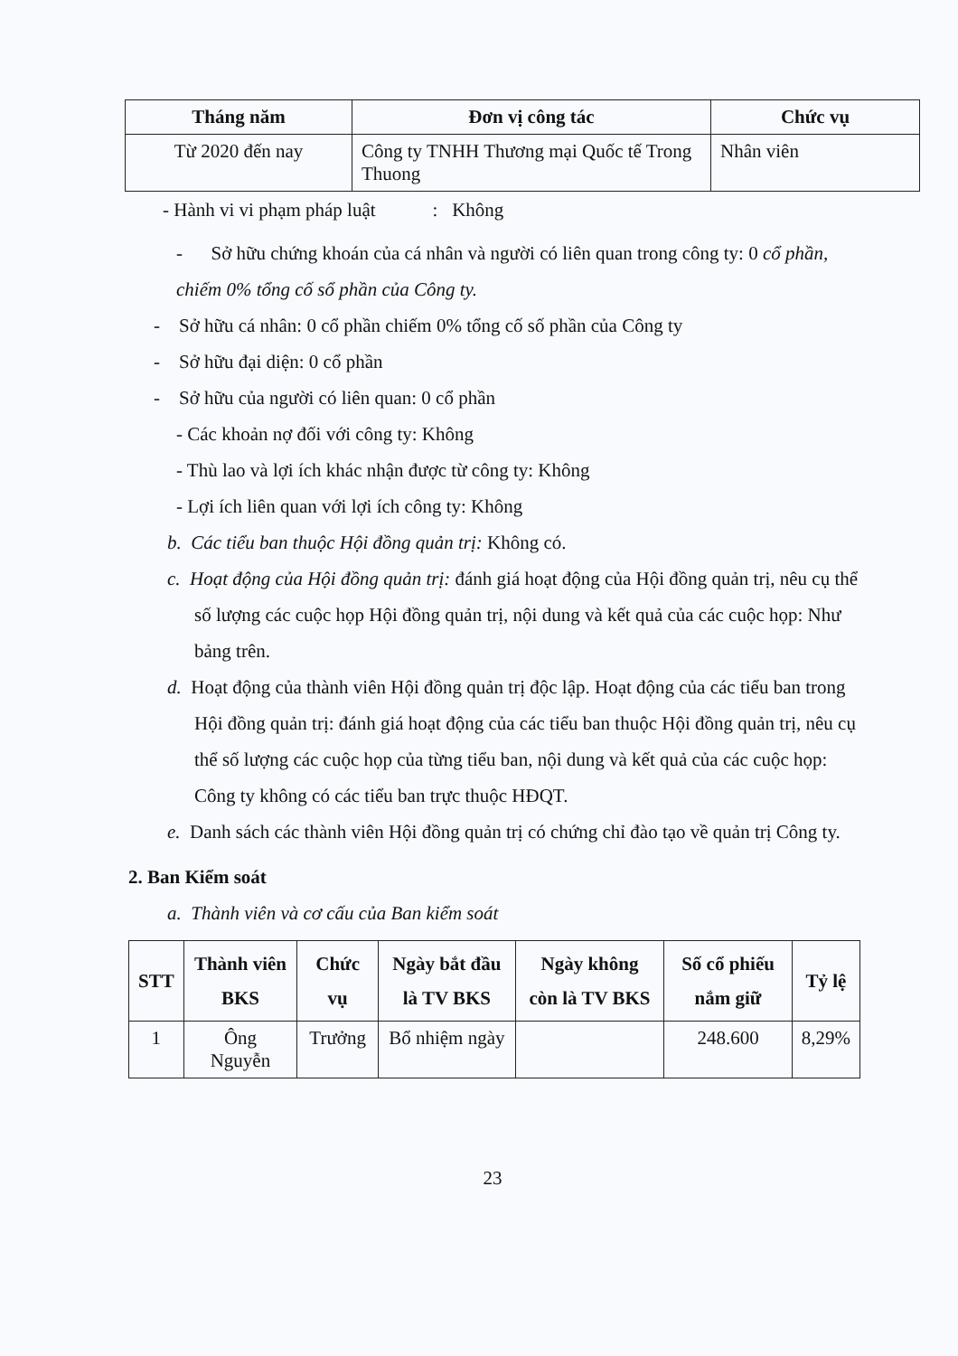| Tháng năm | Đơn vị công tác | Chức vụ |
| --- | --- | --- |
| Từ 2020 đến nay | Công ty TNHH Thương mại Quốc tế Trong Thuong | Nhân viên |
- Hành vi vi phạm pháp luật : Không
- Sở hữu chứng khoán của cá nhân và người có liên quan trong công ty: 0 cổ phần, chiếm 0% tổng cố sổ phần của Công ty.
- Sở hữu cá nhân: 0 cổ phần chiếm 0% tổng cố số phần của Công ty
- Sở hữu đại diện: 0 cổ phần
- Sở hữu của người có liên quan: 0 cổ phần
- Các khoản nợ đối với công ty: Không
- Thù lao và lợi ích khác nhận được từ công ty: Không
- Lợi ích liên quan với lợi ích công ty: Không
b. Các tiểu ban thuộc Hội đồng quản trị: Không có.
c. Hoạt động của Hội đồng quản trị: đánh giá hoạt động của Hội đồng quản trị, nêu cụ thể số lượng các cuộc họp Hội đồng quản trị, nội dung và kết quả của các cuộc họp: Như bảng trên.
d. Hoạt động của thành viên Hội đồng quản trị độc lập. Hoạt động của các tiểu ban trong Hội đồng quản trị: đánh giá hoạt động của các tiểu ban thuộc Hội đồng quản trị, nêu cụ thể số lượng các cuộc họp của từng tiểu ban, nội dung và kết quả của các cuộc họp: Công ty không có các tiểu ban trực thuộc HĐQT.
e. Danh sách các thành viên Hội đồng quản trị có chứng chỉ đào tạo về quản trị Công ty.
2. Ban Kiểm soát
a. Thành viên và cơ cấu của Ban kiểm soát
| STT | Thành viên BKS | Chức vụ | Ngày bắt đầu là TV BKS | Ngày không còn là TV BKS | Số cổ phiếu nắm giữ | Tỷ lệ |
| --- | --- | --- | --- | --- | --- | --- |
| 1 | Ông Nguyễn | Trưởng | Bổ nhiệm ngày | | 248.600 | 8,29% |
23